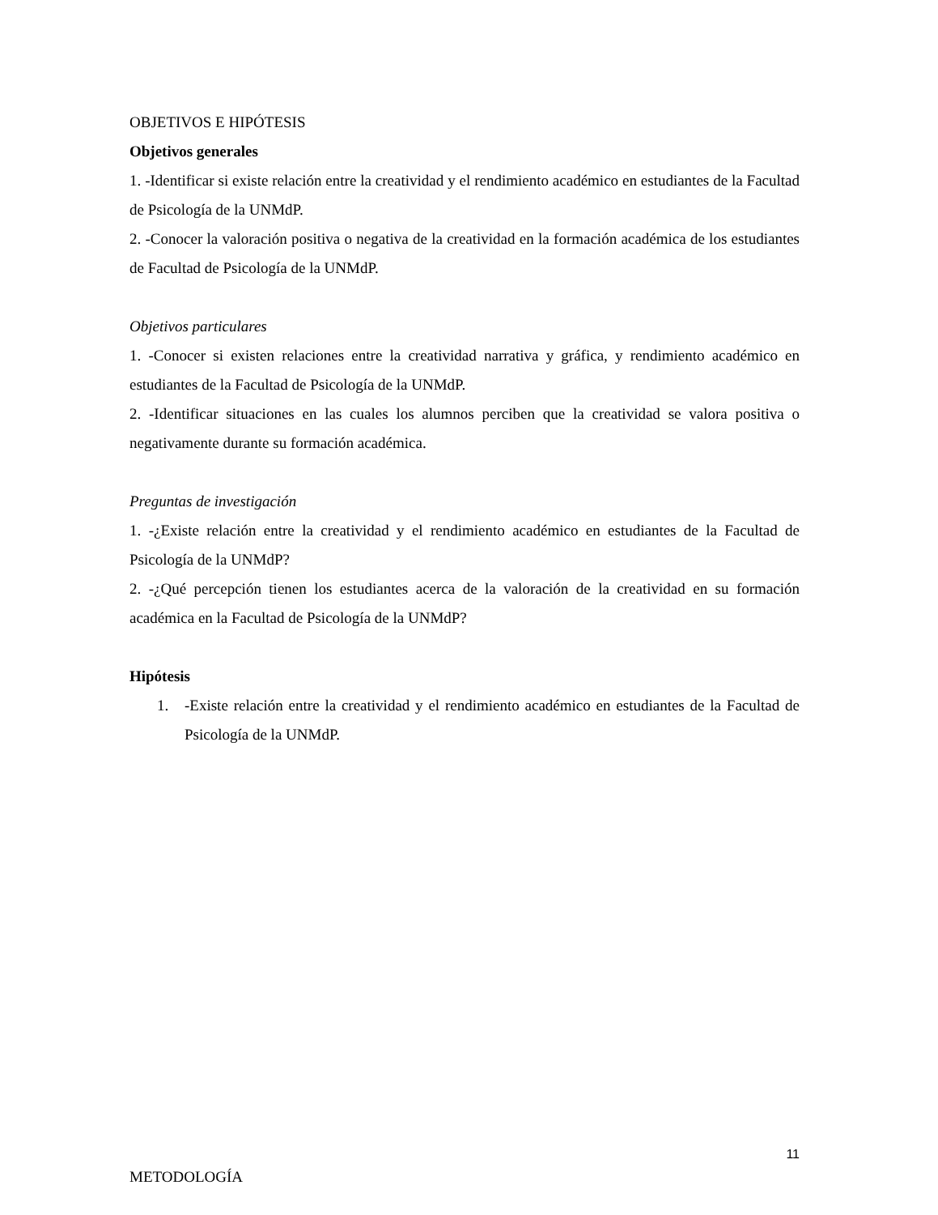OBJETIVOS E HIPÓTESIS
Objetivos generales
1. -Identificar si existe relación entre la creatividad y el rendimiento académico en estudiantes de la Facultad de Psicología de la UNMdP.
2. -Conocer la valoración positiva o negativa de la creatividad en la formación académica de los estudiantes de Facultad de Psicología de la UNMdP.
Objetivos particulares
1. -Conocer si existen relaciones entre la creatividad narrativa y gráfica, y rendimiento académico en estudiantes de la Facultad de Psicología de la UNMdP.
2. -Identificar situaciones en las cuales los alumnos perciben que la creatividad se valora positiva o negativamente durante su formación académica.
Preguntas de investigación
1. -¿Existe relación entre la creatividad y el rendimiento académico en estudiantes de la Facultad de Psicología de la UNMdP?
2. -¿Qué percepción tienen los estudiantes acerca de la valoración de la creatividad en su formación académica en la Facultad de Psicología de la UNMdP?
Hipótesis
1. -Existe relación entre la creatividad y el rendimiento académico en estudiantes de la Facultad de Psicología de la UNMdP.
METODOLOGÍA
11